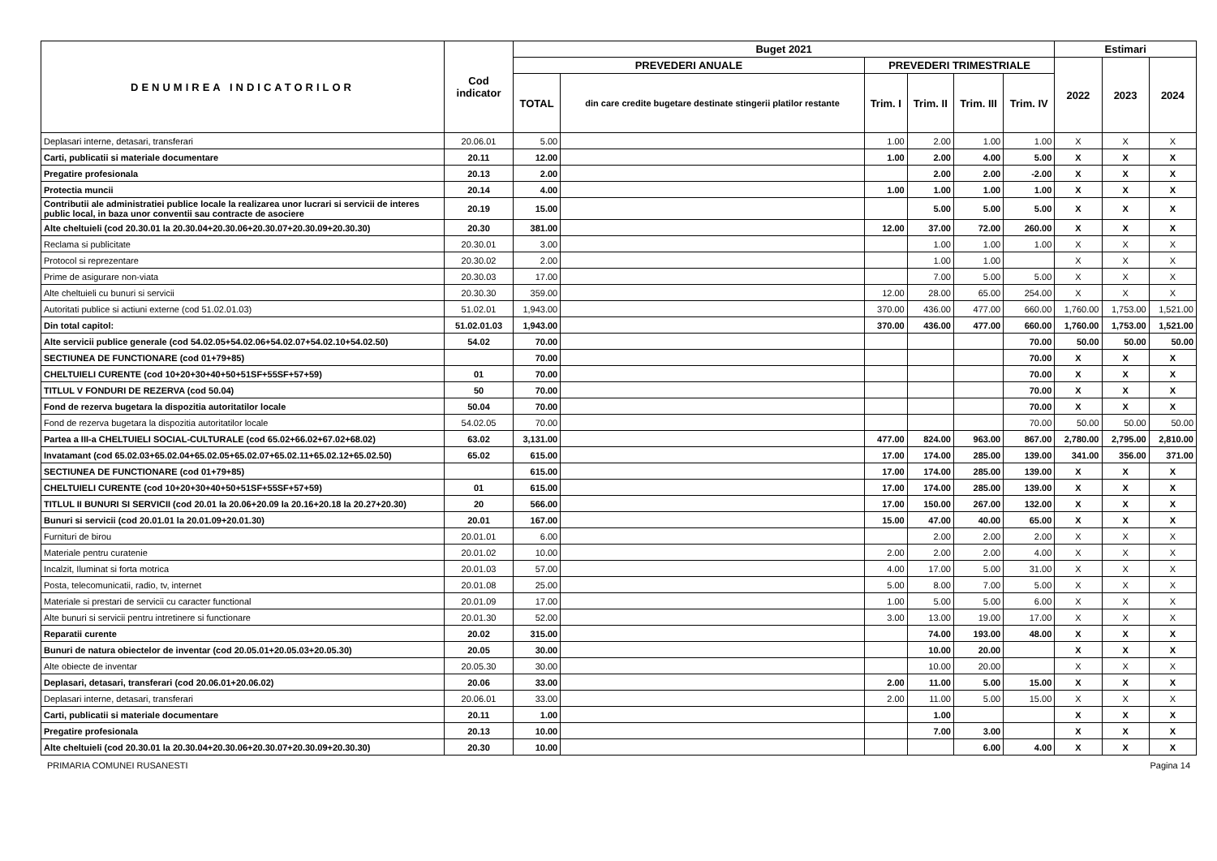| DENUMIREA INDICATORILOR | Cod indicator | Buget 2021 | | | | | | Estimari | | |
| --- | --- | --- | --- | --- | --- | --- | --- | --- | --- | --- |
| | | PREVEDERI ANUALE | | PREVEDERI TRIMESTRIALE | | | | 2022 | 2023 | 2024 |
| | | TOTAL | din care credite bugetare destinate stingerii platilor restante | Trim. I | Trim. II | Trim. III | Trim. IV | | | |
| Deplasari interne, detasari, transferari | 20.06.01 | 5.00 | | 1.00 | 2.00 | 1.00 | 1.00 | X | X | X |
| Carti, publicatii si materiale documentare | 20.11 | 12.00 | | 1.00 | 2.00 | 4.00 | 5.00 | X | X | X |
| Pregatire profesionala | 20.13 | 2.00 | | | 2.00 | 2.00 | -2.00 | X | X | X |
| Protectia muncii | 20.14 | 4.00 | | 1.00 | 1.00 | 1.00 | 1.00 | X | X | X |
| Contributii ale administratiei publice locale la realizarea unor lucrari si servicii de interes public local, in baza unor conventii sau contracte de asociere | 20.19 | 15.00 | | | 5.00 | 5.00 | 5.00 | X | X | X |
| Alte cheltuieli (cod 20.30.01 la 20.30.04+20.30.06+20.30.07+20.30.09+20.30.30) | 20.30 | 381.00 | | 12.00 | 37.00 | 72.00 | 260.00 | X | X | X |
| Reclama si publicitate | 20.30.01 | 3.00 | | | 1.00 | 1.00 | 1.00 | X | X | X |
| Protocol si reprezentare | 20.30.02 | 2.00 | | | 1.00 | 1.00 | | X | X | X |
| Prime de asigurare non-viata | 20.30.03 | 17.00 | | | 7.00 | 5.00 | 5.00 | X | X | X |
| Alte cheltuieli cu bunuri si servicii | 20.30.30 | 359.00 | | 12.00 | 28.00 | 65.00 | 254.00 | X | X | X |
| Autoritati publice si actiuni externe (cod 51.02.01.03) | 51.02.01 | 1,943.00 | | 370.00 | 436.00 | 477.00 | 660.00 | 1,760.00 | 1,753.00 | 1,521.00 |
| Din total capitol: | 51.02.01.03 | 1,943.00 | | 370.00 | 436.00 | 477.00 | 660.00 | 1,760.00 | 1,753.00 | 1,521.00 |
| Alte servicii publice generale (cod 54.02.05+54.02.06+54.02.07+54.02.10+54.02.50) | 54.02 | 70.00 | | | | | 70.00 | 50.00 | 50.00 | 50.00 |
| SECTIUNEA DE FUNCTIONARE (cod 01+79+85) | | 70.00 | | | | | 70.00 | X | X | X |
| CHELTUIELI CURENTE (cod 10+20+30+40+50+51SF+55SF+57+59) | 01 | 70.00 | | | | | 70.00 | X | X | X |
| TITLUL V FONDURI DE REZERVA (cod 50.04) | 50 | 70.00 | | | | | 70.00 | X | X | X |
| Fond de rezerva bugetara la dispozitia autoritatilor locale | 50.04 | 70.00 | | | | | 70.00 | X | X | X |
| Fond de rezerva bugetara la dispozitia autoritatilor locale | 54.02.05 | 70.00 | | | | | 70.00 | 50.00 | 50.00 | 50.00 |
| Partea a III-a CHELTUIELI SOCIAL-CULTURALE (cod 65.02+66.02+67.02+68.02) | 63.02 | 3,131.00 | | 477.00 | 824.00 | 963.00 | 867.00 | 2,780.00 | 2,795.00 | 2,810.00 |
| Invatamant (cod 65.02.03+65.02.04+65.02.05+65.02.07+65.02.11+65.02.12+65.02.50) | 65.02 | 615.00 | | 17.00 | 174.00 | 285.00 | 139.00 | 341.00 | 356.00 | 371.00 |
| SECTIUNEA DE FUNCTIONARE (cod 01+79+85) | | 615.00 | | 17.00 | 174.00 | 285.00 | 139.00 | X | X | X |
| CHELTUIELI CURENTE (cod 10+20+30+40+50+51SF+55SF+57+59) | 01 | 615.00 | | 17.00 | 174.00 | 285.00 | 139.00 | X | X | X |
| TITLUL II BUNURI SI SERVICII (cod 20.01 la 20.06+20.09 la 20.16+20.18 la 20.27+20.30) | 20 | 566.00 | | 17.00 | 150.00 | 267.00 | 132.00 | X | X | X |
| Bunuri si servicii (cod 20.01.01 la 20.01.09+20.01.30) | 20.01 | 167.00 | | 15.00 | 47.00 | 40.00 | 65.00 | X | X | X |
| Furnituri de birou | 20.01.01 | 6.00 | | | 2.00 | 2.00 | 2.00 | X | X | X |
| Materiale pentru curatenie | 20.01.02 | 10.00 | | 2.00 | 2.00 | 2.00 | 4.00 | X | X | X |
| Incalzit, Iluminat si forta motrica | 20.01.03 | 57.00 | | 4.00 | 17.00 | 5.00 | 31.00 | X | X | X |
| Posta, telecomunicatii, radio, tv, internet | 20.01.08 | 25.00 | | 5.00 | 8.00 | 7.00 | 5.00 | X | X | X |
| Materiale si prestari de servicii cu caracter functional | 20.01.09 | 17.00 | | 1.00 | 5.00 | 5.00 | 6.00 | X | X | X |
| Alte bunuri si servicii pentru intretinere si functionare | 20.01.30 | 52.00 | | 3.00 | 13.00 | 19.00 | 17.00 | X | X | X |
| Reparatii curente | 20.02 | 315.00 | | | 74.00 | 193.00 | 48.00 | X | X | X |
| Bunuri de natura obiectelor de inventar (cod 20.05.01+20.05.03+20.05.30) | 20.05 | 30.00 | | | 10.00 | 20.00 | | X | X | X |
| Alte obiecte de inventar | 20.05.30 | 30.00 | | | 10.00 | 20.00 | | X | X | X |
| Deplasari, detasari, transferari (cod 20.06.01+20.06.02) | 20.06 | 33.00 | | 2.00 | 11.00 | 5.00 | 15.00 | X | X | X |
| Deplasari interne, detasari, transferari | 20.06.01 | 33.00 | | 2.00 | 11.00 | 5.00 | 15.00 | X | X | X |
| Carti, publicatii si materiale documentare | 20.11 | 1.00 | | | 1.00 | | | X | X | X |
| Pregatire profesionala | 20.13 | 10.00 | | | 7.00 | 3.00 | | X | X | X |
| Alte cheltuieli (cod 20.30.01 la 20.30.04+20.30.06+20.30.07+20.30.09+20.30.30) | 20.30 | 10.00 | | | | 6.00 | 4.00 | X | X | X |
PRIMARIA COMUNEI RUSANESTI Pagina 14